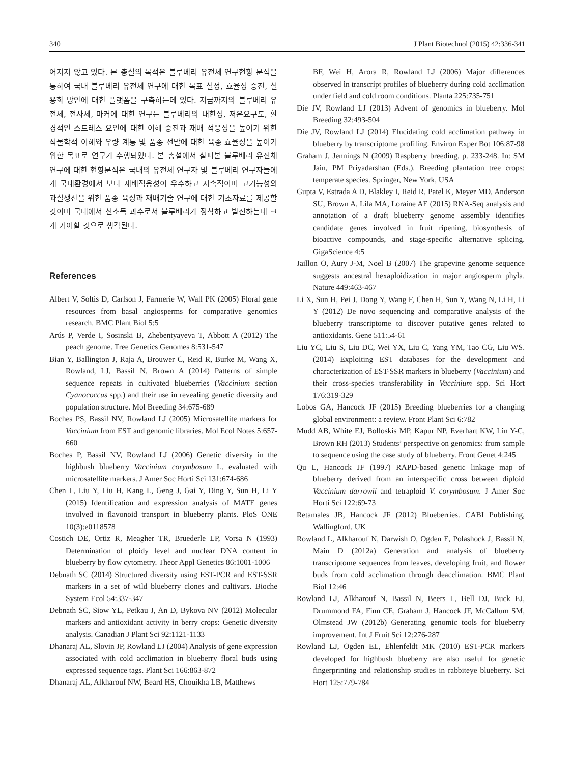340 J Plant Biotechnol (2015) 42:336-341
어지지 않고 있다. 본 총설의 목적은 블루베리 유전체 연구현황 분석을 통하여 국내 블루베리 유전체 연구에 대한 목표 설정, 효율성 증진, 실용화 방안에 대한 플랫폼을 구축하는데 있다. 지금까지의 블루베리 유전체, 전사체, 마커에 대한 연구는 블루베리의 내한성, 저온요구도, 환경적인 스트레스 요인에 대한 이해 증진과 재배 적응성을 높이기 위한 식물학적 이해와 우량 계통 및 품종 선발에 대한 육종 효율성을 높이기 위한 목표로 연구가 수행되었다. 본 총설에서 살펴본 블루베리 유전체 연구에 대한 현황분석은 국내의 유전체 연구자 및 블루베리 연구자들에게 국내환경에서 보다 재배적응성이 우수하고 지속적이며 고기능성의 과실생산을 위한 품종 육성과 재배기술 연구에 대한 기초자료를 제공할 것이며 국내에서 신소득 과수로서 블루베리가 정착하고 발전하는데 크게 기여할 것으로 생각된다.
References
Albert V, Soltis D, Carlson J, Farmerie W, Wall PK (2005) Floral gene resources from basal angiosperms for comparative genomics research. BMC Plant Biol 5:5
Arús P, Verde I, Sosinski B, Zhebentyayeva T, Abbott A (2012) The peach genome. Tree Genetics Genomes 8:531-547
Bian Y, Ballington J, Raja A, Brouwer C, Reid R, Burke M, Wang X, Rowland, LJ, Bassil N, Brown A (2014) Patterns of simple sequence repeats in cultivated blueberries (Vaccinium section Cyanococcus spp.) and their use in revealing genetic diversity and population structure. Mol Breeding 34:675-689
Boches PS, Bassil NV, Rowland LJ (2005) Microsatellite markers for Vaccinium from EST and genomic libraries. Mol Ecol Notes 5:657-660
Boches P, Bassil NV, Rowland LJ (2006) Genetic diversity in the highbush blueberry Vaccinium corymbosum L. evaluated with microsatellite markers. J Amer Soc Horti Sci 131:674-686
Chen L, Liu Y, Liu H, Kang L, Geng J, Gai Y, Ding Y, Sun H, Li Y (2015) Identification and expression analysis of MATE genes involved in flavonoid transport in blueberry plants. PloS ONE 10(3):e0118578
Costich DE, Ortiz R, Meagher TR, Bruederle LP, Vorsa N (1993) Determination of ploidy level and nuclear DNA content in blueberry by flow cytometry. Theor Appl Genetics 86:1001-1006
Debnath SC (2014) Structured diversity using EST-PCR and EST-SSR markers in a set of wild blueberry clones and cultivars. Bioche System Ecol 54:337-347
Debnath SC, Siow YL, Petkau J, An D, Bykova NV (2012) Molecular markers and antioxidant activity in berry crops: Genetic diversity analysis. Canadian J Plant Sci 92:1121-1133
Dhanaraj AL, Slovin JP, Rowland LJ (2004) Analysis of gene expression associated with cold acclimation in blueberry floral buds using expressed sequence tags. Plant Sci 166:863-872
Dhanaraj AL, Alkharouf NW, Beard HS, Chouikha LB, Matthews
BF, Wei H, Arora R, Rowland LJ (2006) Major differences observed in transcript profiles of blueberry during cold acclimation under field and cold room conditions. Planta 225:735-751
Die JV, Rowland LJ (2013) Advent of genomics in blueberry. Mol Breeding 32:493-504
Die JV, Rowland LJ (2014) Elucidating cold acclimation pathway in blueberry by transcriptome profiling. Environ Exper Bot 106:87-98
Graham J, Jennings N (2009) Raspberry breeding, p. 233-248. In: SM Jain, PM Priyadarshan (Eds.). Breeding plantation tree crops: temperate species. Springer, New York, USA
Gupta V, Estrada A D, Blakley I, Reid R, Patel K, Meyer MD, Anderson SU, Brown A, Lila MA, Loraine AE (2015) RNA-Seq analysis and annotation of a draft blueberry genome assembly identifies candidate genes involved in fruit ripening, biosynthesis of bioactive compounds, and stage-specific alternative splicing. GigaScience 4:5
Jaillon O, Aury J-M, Noel B (2007) The grapevine genome sequence suggests ancestral hexaploidization in major angiosperm phyla. Nature 449:463-467
Li X, Sun H, Pei J, Dong Y, Wang F, Chen H, Sun Y, Wang N, Li H, Li Y (2012) De novo sequencing and comparative analysis of the blueberry transcriptome to discover putative genes related to antioxidants. Gene 511:54-61
Liu YC, Liu S, Liu DC, Wei YX, Liu C, Yang YM, Tao CG, Liu WS. (2014) Exploiting EST databases for the development and characterization of EST-SSR markers in blueberry (Vaccinium) and their cross-species transferability in Vaccinium spp. Sci Hort 176:319-329
Lobos GA, Hancock JF (2015) Breeding blueberries for a changing global environment: a review. Front Plant Sci 6:782
Mudd AB, White EJ, Bolloskis MP, Kapur NP, Everhart KW, Lin Y-C, Brown RH (2013) Students’ perspective on genomics: from sample to sequence using the case study of blueberry. Front Genet 4:245
Qu L, Hancock JF (1997) RAPD-based genetic linkage map of blueberry derived from an interspecific cross between diploid Vaccinium darrowii and tetraploid V. corymbosum. J Amer Soc Horti Sci 122:69-73
Retamales JB, Hancock JF (2012) Blueberries. CABI Publishing, Wallingford, UK
Rowland L, Alkharouf N, Darwish O, Ogden E, Polashock J, Bassil N, Main D (2012a) Generation and analysis of blueberry transcriptome sequences from leaves, developing fruit, and flower buds from cold acclimation through deacclimation. BMC Plant Biol 12:46
Rowland LJ, Alkharouf N, Bassil N, Beers L, Bell DJ, Buck EJ, Drummond FA, Finn CE, Graham J, Hancock JF, McCallum SM, Olmstead JW (2012b) Generating genomic tools for blueberry improvement. Int J Fruit Sci 12:276-287
Rowland LJ, Ogden EL, Ehlenfeldt MK (2010) EST-PCR markers developed for highbush blueberry are also useful for genetic fingerprinting and relationship studies in rabbiteye blueberry. Sci Hort 125:779-784